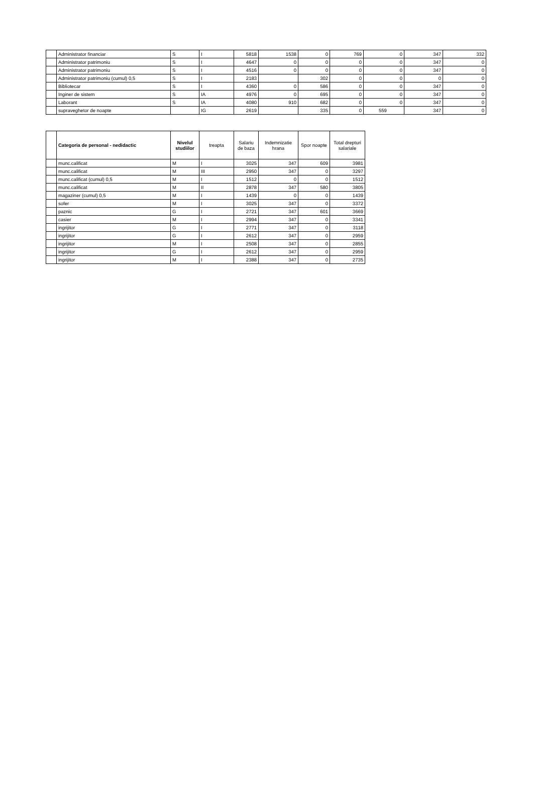| | Administrator financiar | S | I | 5818 | 1538 | 0 | 769 | 0 | 347 | 332 |
| | Administrator patrimoniu | S | I | 4647 | 0 | 0 | 0 | 0 | 347 | 0 |
| | Administrator patrimoniu | S | I | 4516 | 0 | 0 | 0 | 0 | 347 | 0 |
| | Administrator patrimoniu (cumul) 0,5 | S | I | 2183 | | 302 | 0 | 0 | 0 | 0 |
| | Bibliotecar | S | I | 4360 | 0 | 586 | 0 | 0 | 347 | 0 |
| | Inginer de sistem | S | IA | 4976 | 0 | 695 | 0 | 0 | 347 | 0 |
| | Laborant | S | IA | 4080 | 910 | 682 | 0 | 0 | 347 | 0 |
| | supraveghetor de noapte | | IG | 2619 | | 335 | 0 | 559 | 347 | 0 |
| | Categoria de personal - nedidactic | Nivelul studiilor | treapta | Salariu de baza | Indemnizatie hrana | Spor noapte | Total drepturi salariale |
| --- | --- | --- | --- | --- | --- | --- | --- |
| | munc.calificat | M | I | 3025 | 347 | 609 | 3981 |
| | munc.calificat | M | III | 2950 | 347 | 0 | 3297 |
| | munc.calificat (cumul) 0,5 | M | I | 1512 | 0 | 0 | 1512 |
| | munc.calificat | M | II | 2878 | 347 | 580 | 3805 |
| | magaziner (cumul) 0,5 | M | I | 1439 | 0 | 0 | 1439 |
| | sofer | M | I | 3025 | 347 | 0 | 3372 |
| | paznic | G | I | 2721 | 347 | 601 | 3669 |
| | casier | M | I | 2994 | 347 | 0 | 3341 |
| | ingrijitor | G | I | 2771 | 347 | 0 | 3118 |
| | ingrijitor | G | I | 2612 | 347 | 0 | 2959 |
| | ingrijitor | M | I | 2508 | 347 | 0 | 2855 |
| | ingrijitor | G | I | 2612 | 347 | 0 | 2959 |
| | ingrijitor | M | I | 2388 | 347 | 0 | 2735 |